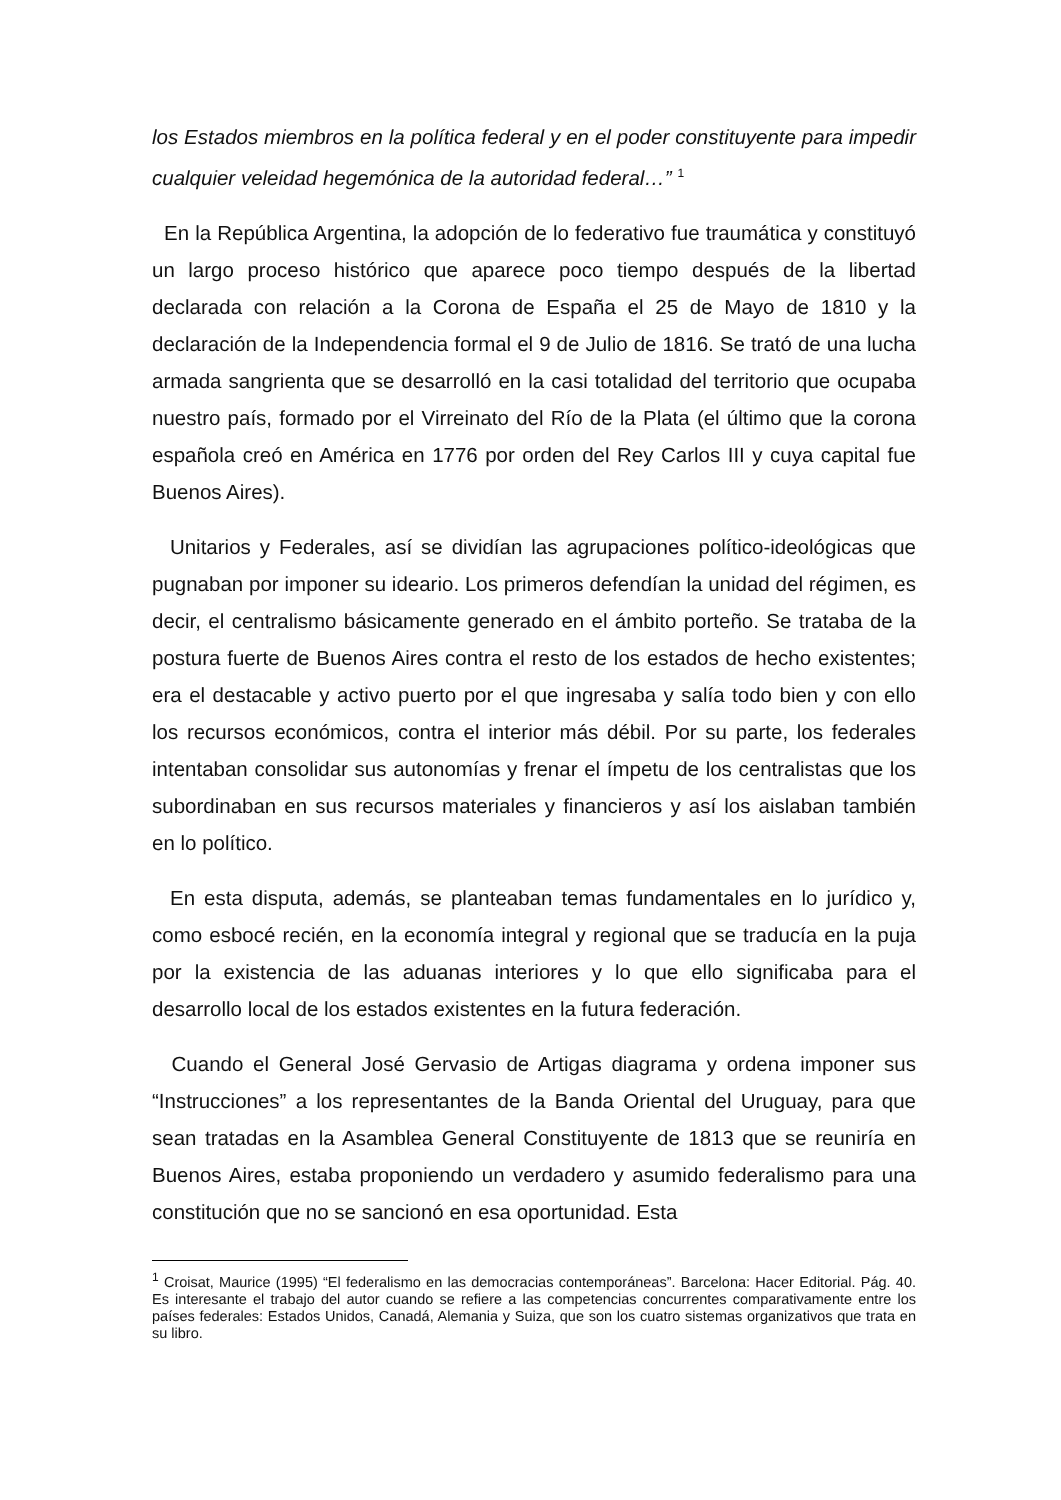los Estados miembros en la política federal y en el poder constituyente para impedir cualquier veleidad hegemónica de la autoridad federal…” <sup>1</sup>
En la República Argentina, la adopción de lo federativo fue traumática y constituyó un largo proceso histórico que aparece poco tiempo después de la libertad declarada con relación a la Corona de España el 25 de Mayo de 1810 y la declaración de la Independencia formal el 9 de Julio de 1816. Se trató de una lucha armada sangrienta que se desarrolló en la casi totalidad del territorio que ocupaba nuestro país, formado por el Virreinato del Río de la Plata (el último que la corona española creó en América en 1776 por orden del Rey Carlos III y cuya capital fue Buenos Aires).
Unitarios y Federales, así se dividían las agrupaciones político-ideológicas que pugnaban por imponer su ideario. Los primeros defendían la unidad del régimen, es decir, el centralismo básicamente generado en el ámbito porteño. Se trataba de la postura fuerte de Buenos Aires contra el resto de los estados de hecho existentes; era el destacable y activo puerto por el que ingresaba y salía todo bien y con ello los recursos económicos, contra el interior más débil. Por su parte, los federales intentaban consolidar sus autonomías y frenar el ímpetu de los centralistas que los subordinaban en sus recursos materiales y financieros y así los aislaban también en lo político.
En esta disputa, además, se planteaban temas fundamentales en lo jurídico y, como esbocé recién, en la economía integral y regional que se traducía en la puja por la existencia de las aduanas interiores y lo que ello significaba para el desarrollo local de los estados existentes en la futura federación.
Cuando el General José Gervasio de Artigas diagrama y ordena imponer sus “Instrucciones” a los representantes de la Banda Oriental del Uruguay, para que sean tratadas en la Asamblea General Constituyente de 1813 que se reuniría en Buenos Aires, estaba proponiendo un verdadero y asumido federalismo para una constitución que no se sancionó en esa oportunidad. Esta
<sup>1</sup> Croisat, Maurice (1995) “El federalismo en las democracias contemporáneas”. Barcelona: Hacer Editorial. Pág. 40. Es interesante el trabajo del autor cuando se refiere a las competencias concurrentes comparativamente entre los países federales: Estados Unidos, Canadá, Alemania y Suiza, que son los cuatro sistemas organizativos que trata en su libro.